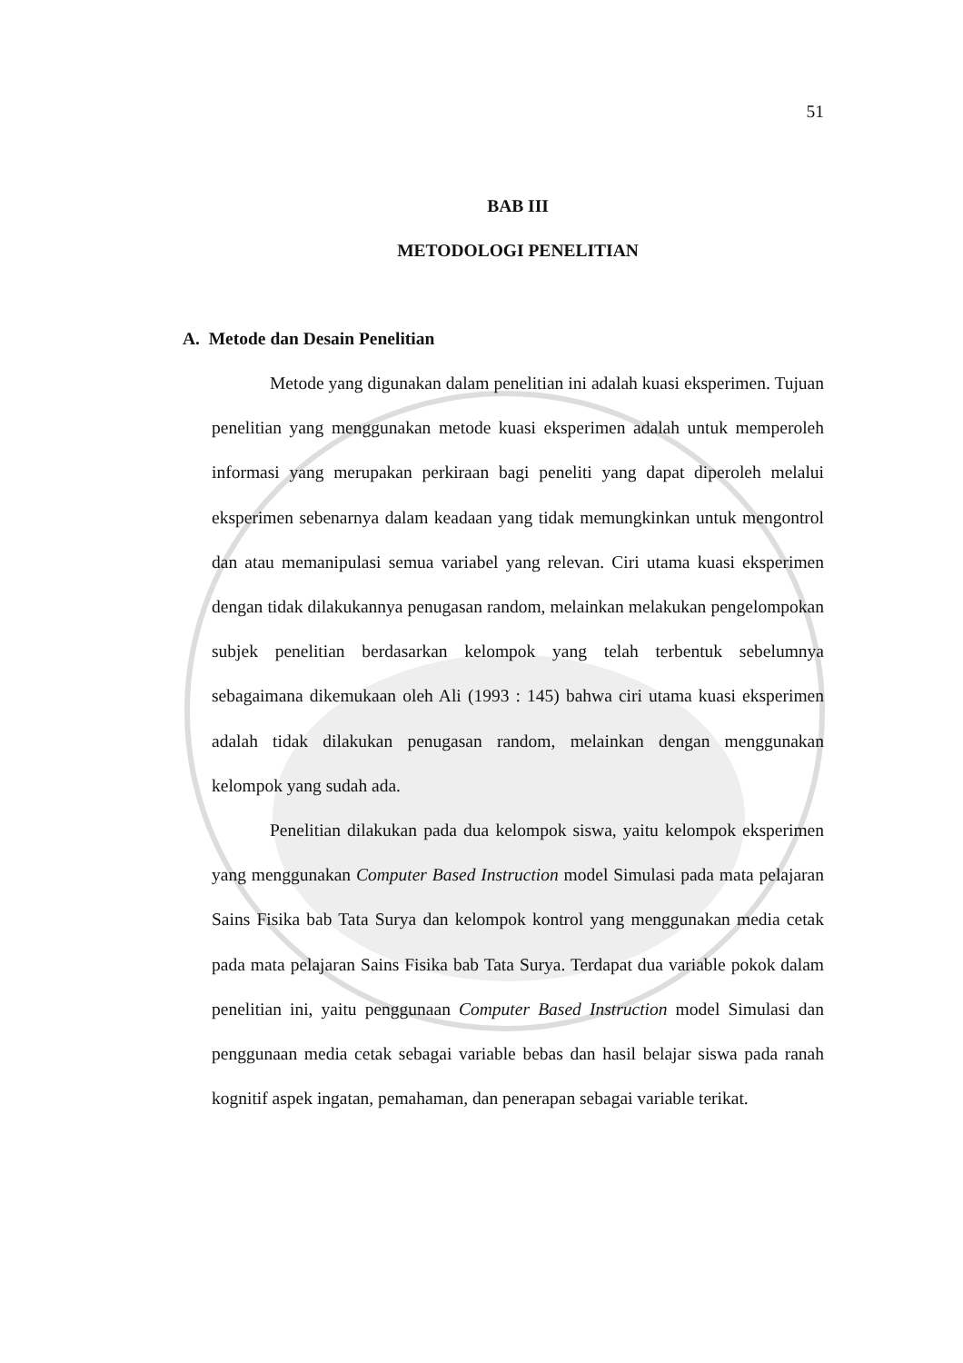51
BAB III
METODOLOGI PENELITIAN
A. Metode dan Desain Penelitian
Metode yang digunakan dalam penelitian ini adalah kuasi eksperimen. Tujuan penelitian yang menggunakan metode kuasi eksperimen adalah untuk memperoleh informasi yang merupakan perkiraan bagi peneliti yang dapat diperoleh melalui eksperimen sebenarnya dalam keadaan yang tidak memungkinkan untuk mengontrol dan atau memanipulasi semua variabel yang relevan. Ciri utama kuasi eksperimen dengan tidak dilakukannya penugasan random, melainkan melakukan pengelompokan subjek penelitian berdasarkan kelompok yang telah terbentuk sebelumnya sebagaimana dikemukaan oleh Ali (1993 : 145) bahwa ciri utama kuasi eksperimen adalah tidak dilakukan penugasan random, melainkan dengan menggunakan kelompok yang sudah ada.
Penelitian dilakukan pada dua kelompok siswa, yaitu kelompok eksperimen yang menggunakan Computer Based Instruction model Simulasi pada mata pelajaran Sains Fisika bab Tata Surya dan kelompok kontrol yang menggunakan media cetak pada mata pelajaran Sains Fisika bab Tata Surya. Terdapat dua variable pokok dalam penelitian ini, yaitu penggunaan Computer Based Instruction model Simulasi dan penggunaan media cetak sebagai variable bebas dan hasil belajar siswa pada ranah kognitif aspek ingatan, pemahaman, dan penerapan sebagai variable terikat.